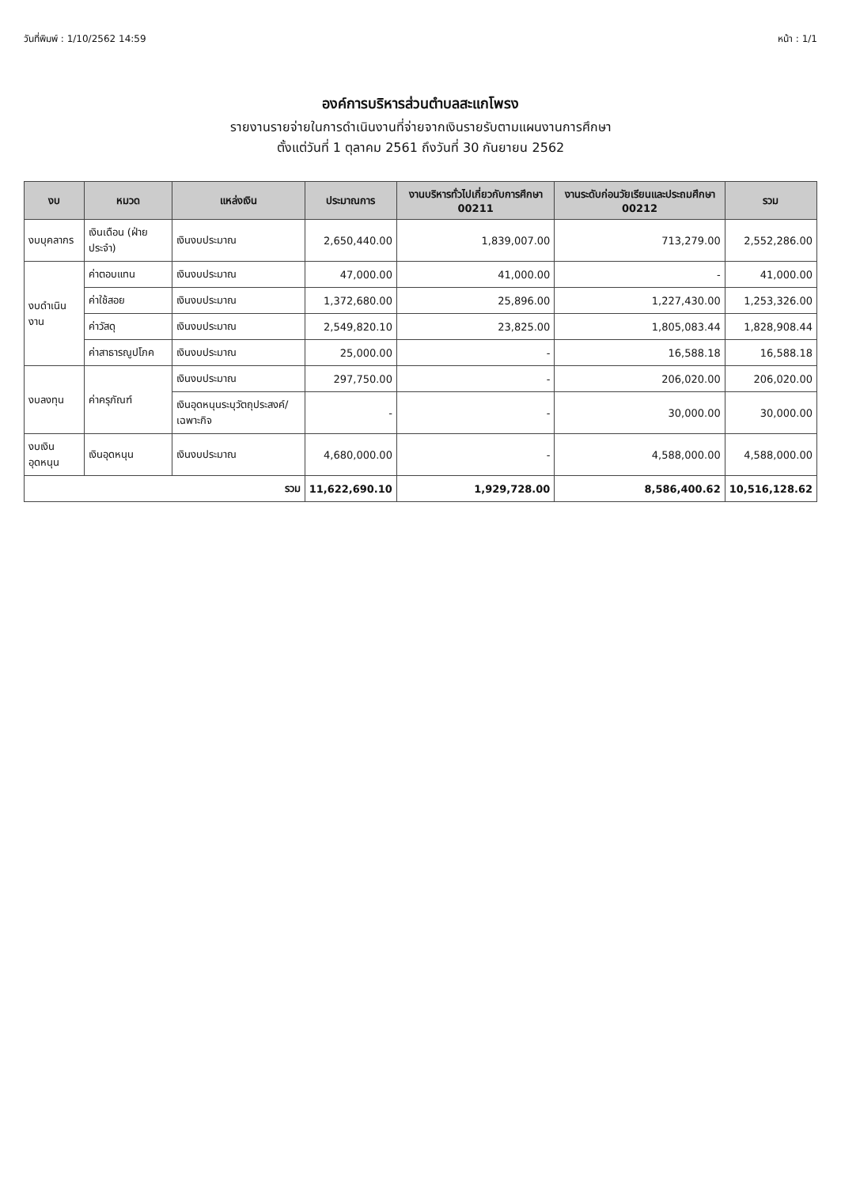วันที่พิมพ์ : 1/10/2562 14:59 หน้า : 1/1
องค์การบริหารส่วนตำบลสะแกโพรง
รายงานรายจ่ายในการดำเนินงานที่จ่ายจากเงินรายรับตามแผนงานการศึกษา
ตั้งแต่วันที่ 1 ตุลาคม 2561 ถึงวันที่ 30 กันยายน 2562
| งบ | หมวด | แหล่งเงิน | ประมาณการ | งานบริหารทั่วไปเกี่ยวกับการศึกษา 00211 | งานระดับก่อนวัยเรียนและประถมศึกษา 00212 | รวม |
| --- | --- | --- | --- | --- | --- | --- |
| งบบุคลากร | เงินเดือน (ฝ่ายประจำ) | เงินงบประมาณ | 2,650,440.00 | 1,839,007.00 | 713,279.00 | 2,552,286.00 |
| งบดำเนินงาน | ค่าตอบแทน | เงินงบประมาณ | 47,000.00 | 41,000.00 | - | 41,000.00 |
| | ค่าใช้สอย | เงินงบประมาณ | 1,372,680.00 | 25,896.00 | 1,227,430.00 | 1,253,326.00 |
| | ค่าวัสดุ | เงินงบประมาณ | 2,549,820.10 | 23,825.00 | 1,805,083.44 | 1,828,908.44 |
| | ค่าสาธารณูปโภค | เงินงบประมาณ | 25,000.00 | - | 16,588.18 | 16,588.18 |
| งบลงทุน | ค่าครุภัณฑ์ | เงินงบประมาณ | 297,750.00 | - | 206,020.00 | 206,020.00 |
| | | เงินอุดหนุนระบุวัตถุประสงค์/เฉพาะกิจ | - | - | 30,000.00 | 30,000.00 |
| งบเงินอุดหนุน | เงินอุดหนุน | เงินงบประมาณ | 4,680,000.00 | - | 4,588,000.00 | 4,588,000.00 |
| รวม | | | 11,622,690.10 | 1,929,728.00 | 8,586,400.62 | 10,516,128.62 |